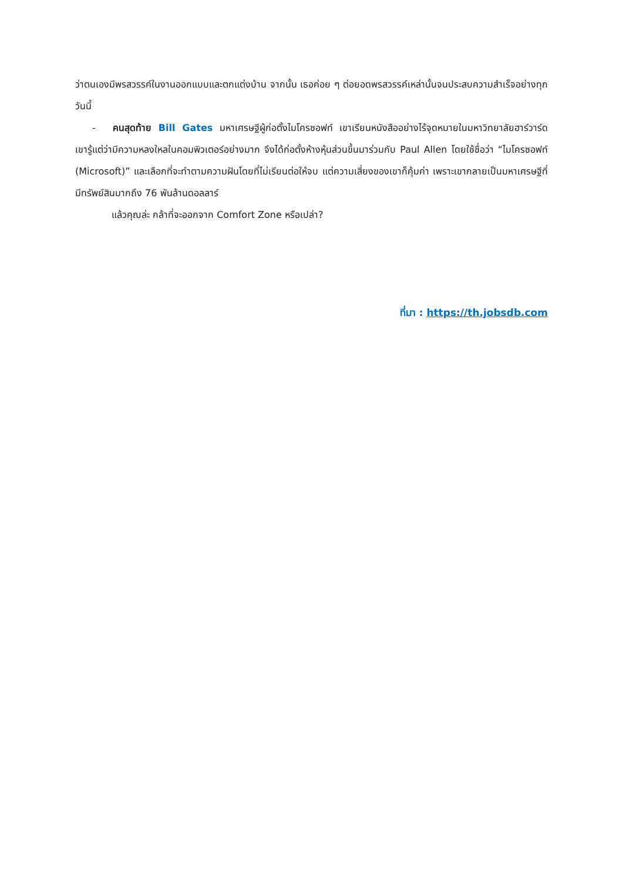ว่าตนเองมีพรสวรรค์ในงานออกแบบและตกแต่งบ้าน จากนั้น เธอค่อย ๆ ต่อยอดพรสวรรค์เหล่านั้นจนประสบความสำเร็จอย่างทุกวันนี้
- คนสุดท้าย Bill Gates มหาเศรษฐีผู้ก่อตั้งไมโครซอฟท์ เขาเรียนหนังสืออย่างไร้จุดหมายในมหาวิทยาลัยฮาร์วาร์ด เขารู้แต่ว่ามีความหลงใหลในคอมพิวเตอร์อย่างมาก จึงได้ก่อตั้งห้างหุ้นส่วนขึ้นมาร่วมกับ Paul Allen โดยใช้ชื่อว่า “ไมโครซอฟท์ (Microsoft)” และเลือกที่จะทำตามความฝันโดยที่ไม่เรียนต่อให้จบ แต่ความเสี่ยงของเขาก็คุ้มค่า เพราะเขากลายเป็นมหาเศรษฐีที่มีทรัพย์สินมากถึง 76 พันล้านดอลลาร์
แล้วคุณล่ะ กล้าที่จะออกจาก Comfort Zone หรือเปล่า?
ที่มา : https://th.jobsdb.com